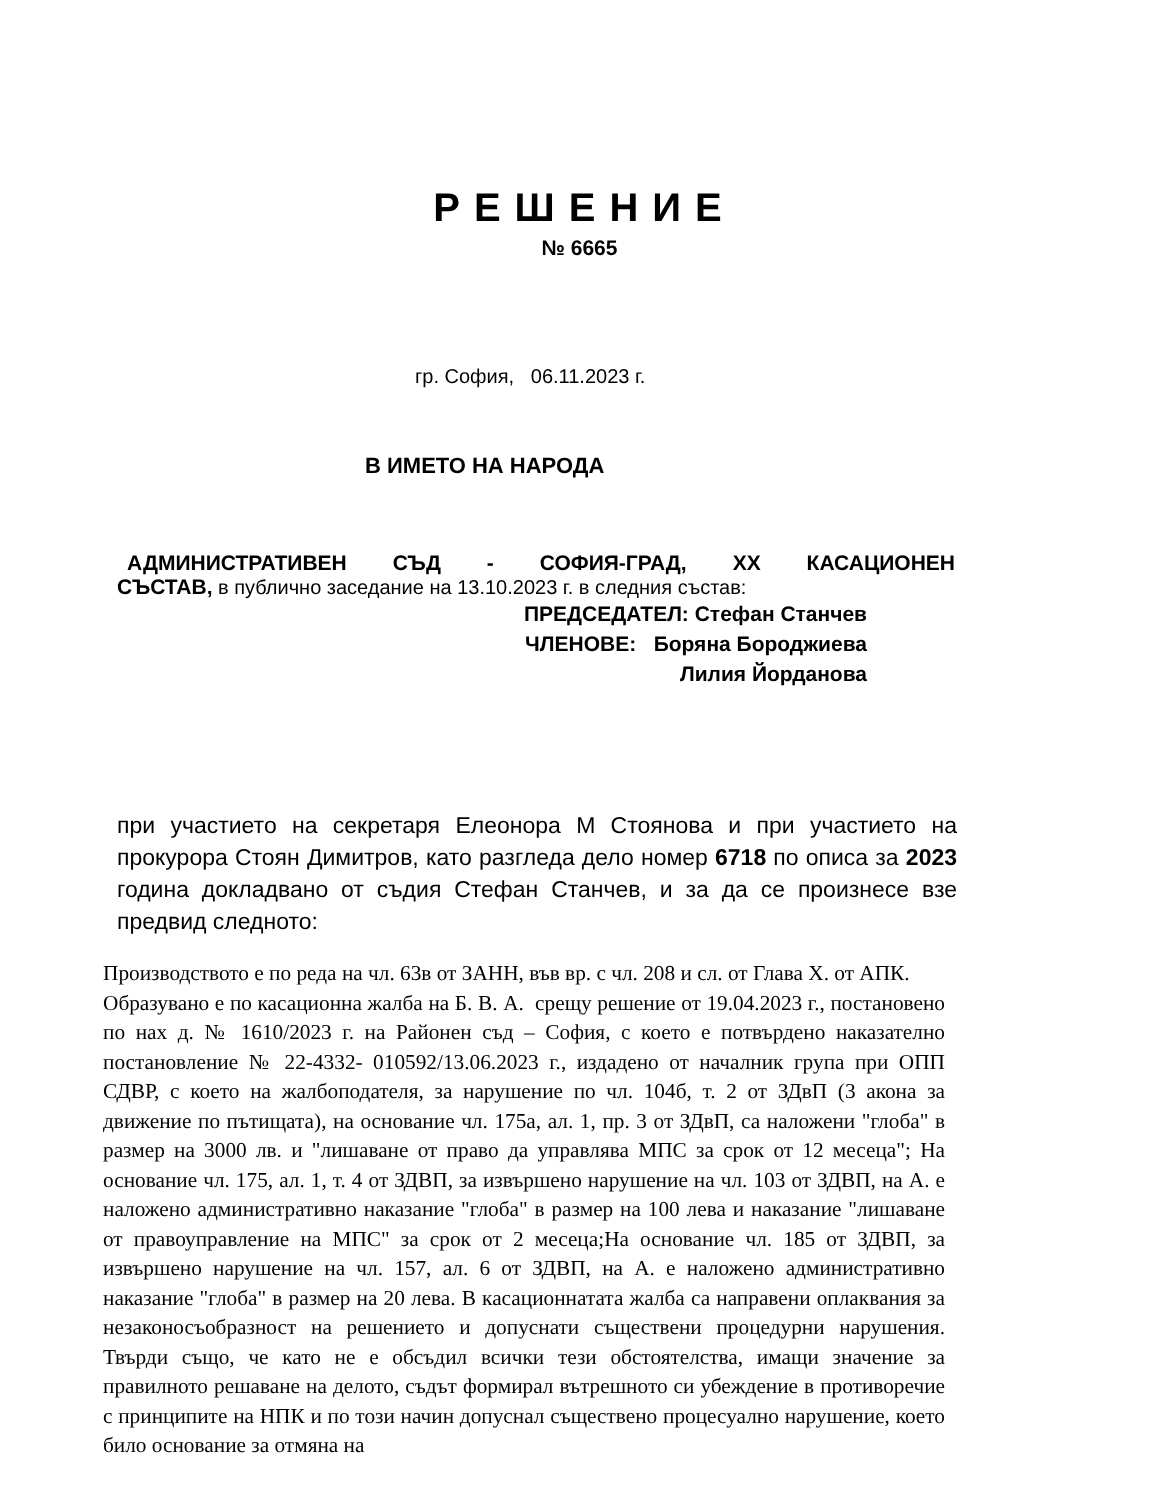РЕШЕНИЕ
№ 6665
гр. София, 06.11.2023 г.
В ИМЕТО НА НАРОДА
АДМИНИСТРАТИВЕН СЪД - СОФИЯ-ГРАД, XX КАСАЦИОНЕН
СЪСТАВ, в публично заседание на 13.10.2023 г. в следния състав:
ПРЕДСЕДАТЕЛ: Стефан Станчев
ЧЛЕНОВЕ: Боряна Бороджиева
Лилия Йорданова
при участието на секретаря Елеонора М Стоянова и при участието на прокурора Стоян Димитров, като разгледа дело номер 6718 по описа за 2023 година докладвано от съдия Стефан Станчев, и за да се произнесе взе предвид следното:
Производството е по реда на чл. 63в от ЗАНН, във вр. с чл. 208 и сл. от Глава Х. от АПК.
Образувано е по касационна жалба на Б. В. А. срещу решение от 19.04.2023 г., постановено по нах д. № 1610/2023 г. на Районен съд – София, с което е потвърдено наказателно постановление № 22-4332- 010592/13.06.2023 г., издадено от началник група при ОПП СДВР, с което на жалбоподателя, за нарушение по чл. 104б, т. 2 от ЗДвП (3 акона за движение по пътищата), на основание чл. 175а, ал. 1, пр. 3 от ЗДвП, са наложени "глоба" в размер на 3000 лв. и "лишаване от право да управлява МПС за срок от 12 месеца"; На основание чл. 175, ал. 1, т. 4 от ЗДВП, за извършено нарушение на чл. 103 от ЗДВП, на А. е наложено административно наказание "глоба" в размер на 100 лева и наказание "лишаване от правоуправление на МПС" за срок от 2 месеца;На основание чл. 185 от ЗДВП, за извършено нарушение на чл. 157, ал. 6 от ЗДВП, на А. е наложено административно наказание "глоба" в размер на 20 лева. В касационнатата жалба са направени оплаквания за незаконосъобразност на решението и допуснати съществени процедурни нарушения. Твърди също, че като не е обсъдил всички тези обстоятелства, имащи значение за правилното решаване на делото, съдът формирал вътрешното си убеждение в противоречие с принципите на НПК и по този начин допуснал съществено процесуално нарушение, което било основание за отмяна на